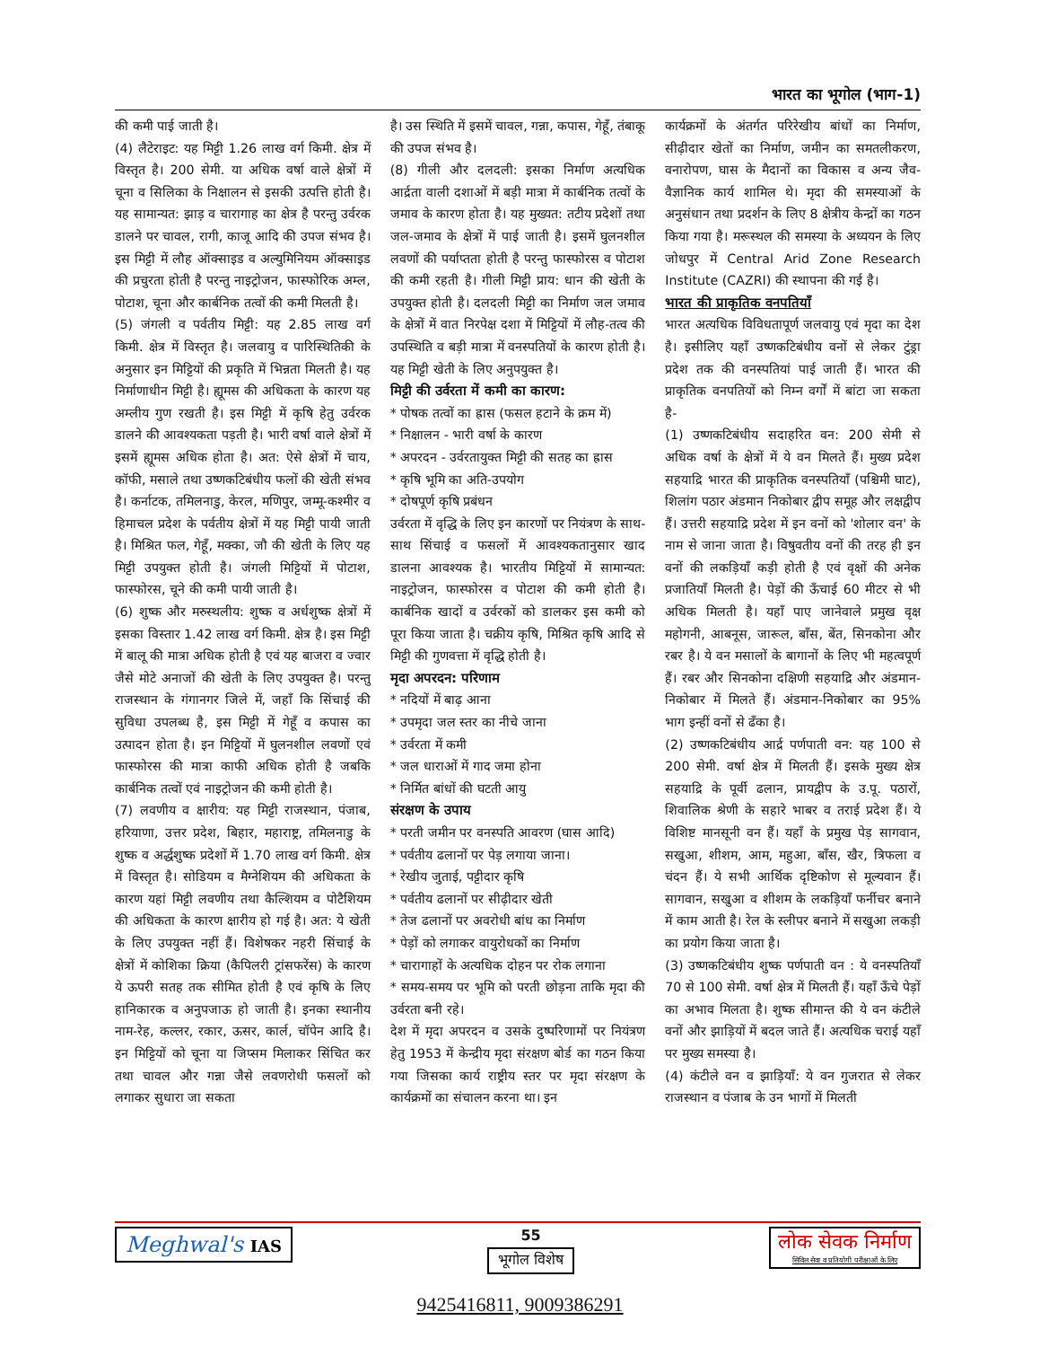भारत का भूगोल (भाग-1)
की कमी पाई जाती है।
(4) लैटेराइट: यह मिट्टी 1.26 लाख वर्ग किमी. क्षेत्र में विस्तृत है। 200 सेमी. या अधिक वर्षा वाले क्षेत्रों में चूना व सिलिका के निक्षालन से इसकी उत्पत्ति होती है। यह सामान्यत: झाड़ व चारागाह का क्षेत्र है परन्तु उर्वरक डालने पर चावल, रागी, काजू आदि की उपज संभव है। इस मिट्टी में लौह ऑक्साइड व अल्युमिनियम ऑक्साइड की प्रचुरता होती है परन्तु नाइट्रोजन, फास्फोरिक अम्ल, पोटाश, चूना और कार्बनिक तत्वों की कमी मिलती है।
(5) जंगली व पर्वतीय मिट्टी: यह 2.85 लाख वर्ग किमी. क्षेत्र में विस्तृत है। जलवायु व पारिस्थितिकी के अनुसार इन मिट्टियों की प्रकृति में भिन्नता मिलती है। यह निर्माणाधीन मिट्टी है। ह्यूमस की अधिकता के कारण यह अम्लीय गुण रखती है। इस मिट्टी में कृषि हेतु उर्वरक डालने की आवश्यकता पड़ती है। भारी वर्षा वाले क्षेत्रों में इसमें ह्यूमस अधिक होता है। अत: ऐसे क्षेत्रों में चाय, कॉफी, मसाले तथा उष्णकटिबंधीय फलों की खेती संभव है। कर्नाटक, तमिलनाडु, केरल, मणिपुर, जम्मू-कश्मीर व हिमाचल प्रदेश के पर्वतीय क्षेत्रों में यह मिट्टी पायी जाती है। मिश्रित फल, गेहूँ, मक्का, जौ की खेती के लिए यह मिट्टी उपयुक्त होती है। जंगली मिट्टियों में पोटाश, फास्फोरस, चूने की कमी पायी जाती है।
(6) शुष्क और मरुस्थलीय: शुष्क व अर्धशुष्क क्षेत्रों में इसका विस्तार 1.42 लाख वर्ग किमी. क्षेत्र है। इस मिट्टी में बालू की मात्रा अधिक होती है एवं यह बाजरा व ज्वार जैसे मोटे अनाजों की खेती के लिए उपयुक्त है। परन्तु राजस्थान के गंगानगर जिले में, जहाँ कि सिंचाई की सुविधा उपलब्ध है, इस मिट्टी में गेहूँ व कपास का उत्पादन होता है। इन मिट्टियों में घुलनशील लवणों एवं फास्फोरस की मात्रा काफी अधिक होती है जबकि कार्बनिक तत्वों एवं नाइट्रोजन की कमी होती है।
(7) लवणीय व क्षारीय: यह मिट्टी राजस्थान, पंजाब, हरियाणा, उत्तर प्रदेश, बिहार, महाराष्ट्र, तमिलनाडु के शुष्क व अर्द्धशुष्क प्रदेशों में 1.70 लाख वर्ग किमी. क्षेत्र में विस्तृत है। सोडियम व मैग्नेशियम की अधिकता के कारण यहां मिट्टी लवणीय तथा कैल्शियम व पोटैशियम की अधिकता के कारण क्षारीय हो गई है। अत: ये खेती के लिए उपयुक्त नहीं हैं। विशेषकर नहरी सिंचाई के क्षेत्रों में कोशिका क्रिया (कैपिलरी ट्रांसफरेंस) के कारण ये ऊपरी सतह तक सीमित होती है एवं कृषि के लिए हानिकारक व अनुपजाऊ हो जाती है। इनका स्थानीय नाम-रेह, कल्लर, रकार, ऊसर, कार्ल, चॉपेन आदि है। इन मिट्टियों को चूना या जिप्सम मिलाकर सिंचित कर तथा चावल और गन्ना जैसे लवणरोधी फसलों को लगाकर सुधारा जा सकता
है। उस स्थिति में इसमें चावल, गन्ना, कपास, गेहूँ, तंबाकू की उपज संभव है।
(8) गीली और दलदली: इसका निर्माण अत्यधिक आर्द्रता वाली दशाओं में बड़ी मात्रा में कार्बनिक तत्वों के जमाव के कारण होता है। यह मुख्यत: तटीय प्रदेशों तथा जल-जमाव के क्षेत्रों में पाई जाती है। इसमें घुलनशील लवणों की पर्याप्तता होती है परन्तु फास्फोरस व पोटाश की कमी रहती है। गीली मिट्टी प्राय: धान की खेती के उपयुक्त होती है। दलदली मिट्टी का निर्माण जल जमाव के क्षेत्रों में वात निरपेक्ष दशा में मिट्टियों में लौह-तत्व की उपस्थिति व बड़ी मात्रा में वनस्पतियों के कारण होती है। यह मिट्टी खेती के लिए अनुपयुक्त है।
मिट्टी की उर्वरता में कमी का कारण:
* पोषक तत्वों का ह्रास (फसल हटाने के क्रम में)
* निक्षालन - भारी वर्षा के कारण
* अपरदन - उर्वरतायुक्त मिट्टी की सतह का ह्रास
* कृषि भूमि का अति-उपयोग
* दोषपूर्ण कृषि प्रबंधन
उर्वरता में वृद्धि के लिए इन कारणों पर नियंत्रण के साथ-साथ सिंचाई व फसलों में आवश्यकतानुसार खाद डालना आवश्यक है। भारतीय मिट्टियों में सामान्यत: नाइट्रोजन, फास्फोरस व पोटाश की कमी होती है। कार्बनिक खादों व उर्वरकों को डालकर इस कमी को पूरा किया जाता है। चक्रीय कृषि, मिश्रित कृषि आदि से मिट्टी की गुणवत्ता में वृद्धि होती है।
मृदा अपरदन: परिणाम
* नदियों में बाढ़ आना
* उपमृदा जल स्तर का नीचे जाना
* उर्वरता में कमी
* जल धाराओं में गाद जमा होना
* निर्मित बांधों की घटती आयु
संरक्षण के उपाय
* परती जमीन पर वनस्पति आवरण (घास आदि)
* पर्वतीय ढलानों पर पेड़ लगाया जाना।
* रेखीय जुताई, पट्टीदार कृषि
* पर्वतीय ढलानों पर सीढ़ीदार खेती
* तेज ढलानों पर अवरोधी बांध का निर्माण
* पेड़ों को लगाकर वायुरोधकों का निर्माण
* चारागाहों के अत्यधिक दोहन पर रोक लगाना
* समय-समय पर भूमि को परती छोड़ना ताकि मृदा की उर्वरता बनी रहे।
देश में मृदा अपरदन व उसके दुष्परिणामों पर नियंत्रण हेतु 1953 में केन्द्रीय मृदा संरक्षण बोर्ड का गठन किया गया जिसका कार्य राष्ट्रीय स्तर पर मृदा संरक्षण के कार्यक्रमों का संचालन करना था। इन
कार्यक्रमों के अंतर्गत परिरेखीय बांधों का निर्माण, सीढ़ीदार खेतों का निर्माण, जमीन का समतलीकरण, वनारोपण, घास के मैदानों का विकास व अन्य जैव-वैज्ञानिक कार्य शामिल थे। मृदा की समस्याओं के अनुसंधान तथा प्रदर्शन के लिए 8 क्षेत्रीय केन्द्रों का गठन किया गया है। मरूस्थल की समस्या के अध्ययन के लिए जोधपुर में Central Arid Zone Research Institute (CAZRI) की स्थापना की गई है।
भारत की प्राकृतिक वनपतियाँ
भारत अत्यधिक विविधतापूर्ण जलवायु एवं मृदा का देश है। इसीलिए यहाँ उष्णकटिबंधीय वनों से लेकर टुंड्रा प्रदेश तक की वनस्पतियां पाई जाती हैं। भारत की प्राकृतिक वनपतियों को निम्न वर्गों में बांटा जा सकता है-
(1) उष्णकटिबंधीय सदाहरित वन: 200 सेमी से अधिक वर्षा के क्षेत्रों में ये वन मिलते हैं। मुख्य प्रदेश सहयाद्रि भारत की प्राकृतिक वनस्पतियाँ (पश्चिमी घाट), शिलांग पठार अंडमान निकोबार द्वीप समूह और लक्षद्वीप हैं। उत्तरी सहयाद्रि प्रदेश में इन वनों को 'शोलार वन' के नाम से जाना जाता है। विषुवतीय वनों की तरह ही इन वनों की लकड़ियाँ कड़ी होती है एवं वृक्षों की अनेक प्रजातियाँ मिलती है। पेड़ों की ऊँचाई 60 मीटर से भी अधिक मिलती है। यहाँ पाए जानेवाले प्रमुख वृक्ष महोगनी, आबनूस, जारूल, बाँस, बेंत, सिनकोना और रबर है। ये वन मसालों के बागानों के लिए भी महत्वपूर्ण हैं। रबर और सिनकोना दक्षिणी सहयाद्रि और अंडमान-निकोबार में मिलते हैं। अंडमान-निकोबार का 95% भाग इन्हीं वनों से ढँका है।
(2) उष्णकटिबंधीय आर्द्र पर्णपाती वन: यह 100 से 200 सेमी. वर्षा क्षेत्र में मिलती हैं। इसके मुख्य क्षेत्र सहयाद्रि के पूर्वी ढलान, प्रायद्वीप के उ.पू. पठारों, शिवालिक श्रेणी के सहारे भाबर व तराई प्रदेश हैं। ये विशिष्ट मानसूनी वन हैं। यहाँ के प्रमुख पेड़ सागवान, सखुआ, शीशम, आम, महुआ, बाँस, खैर, त्रिफला व चंदन हैं। ये सभी आर्थिक दृष्टिकोण से मूल्यवान हैं। सागवान, सखुआ व शीशम के लकड़ियाँ फर्नीचर बनाने में काम आती है। रेल के स्लीपर बनाने में सखुआ लकड़ी का प्रयोग किया जाता है।
(3) उष्णकटिबंधीय शुष्क पर्णपाती वन : ये वनस्पतियाँ 70 से 100 सेमी. वर्षा क्षेत्र में मिलती हैं। यहाँ ऊँचे पेड़ों का अभाव मिलता है। शुष्क सीमान्त की ये वन कंटीले वनों और झाड़ियों में बदल जाते हैं। अत्यधिक चराई यहाँ पर मुख्य समस्या है।
(4) कंटीले वन व झाड़ियाँ: ये वन गुजरात से लेकर राजस्थान व पंजाब के उन भागों में मिलती
Meghwal's IAS
55
भूगोल विशेष
लोक सेवक निर्माण
सिविल सेवा व प्रतियोगी परीक्षाओं के लिए
9425416811, 9009386291